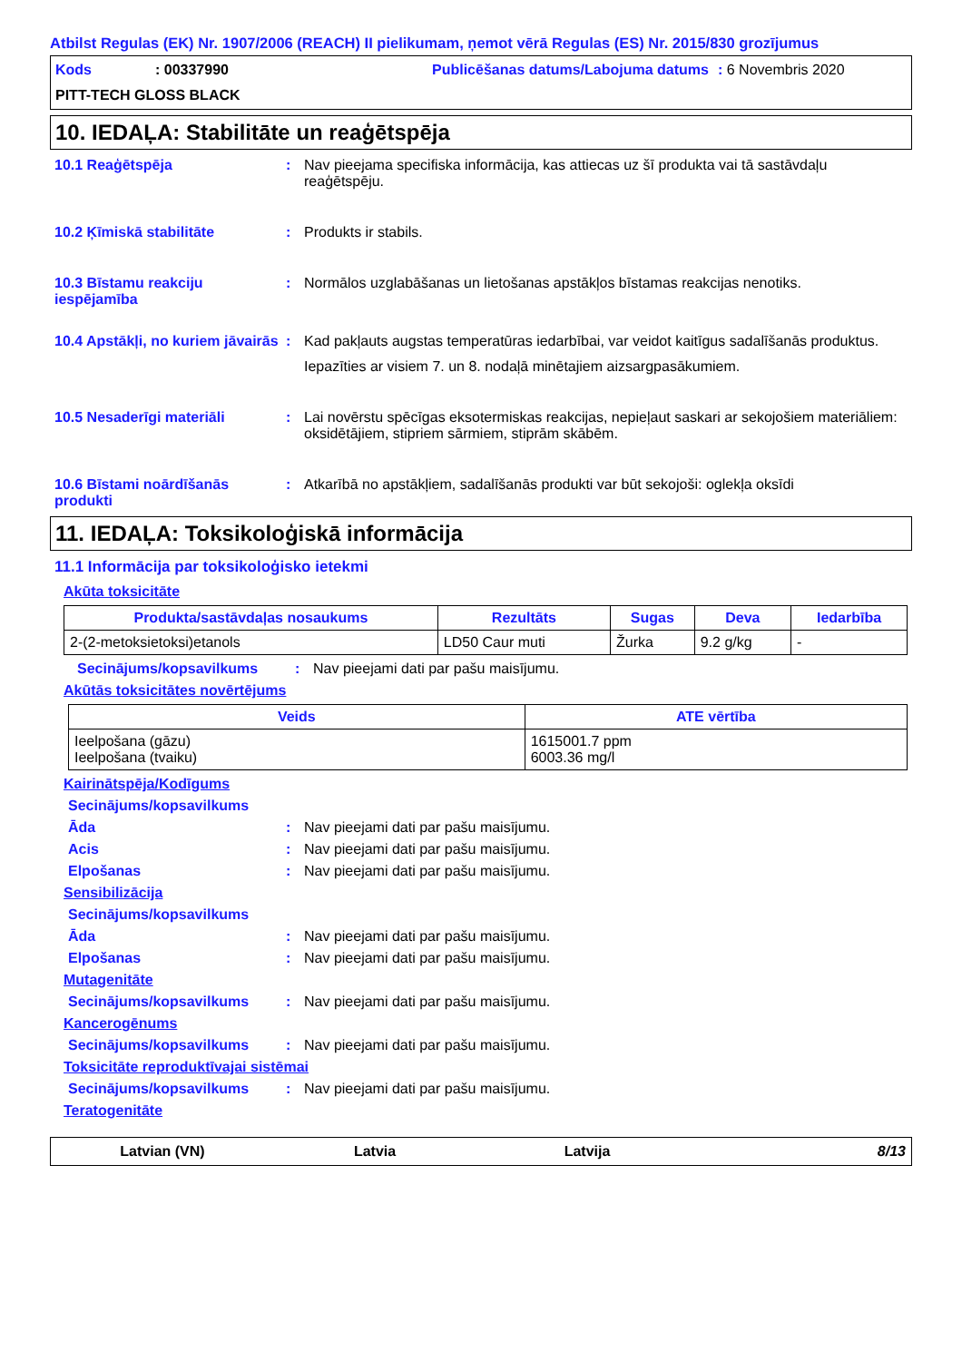Atbilst Regulas (EK) Nr. 1907/2006 (REACH) II pielikumam, ņemot vērā Regulas (ES) Nr. 2015/830 grozījumus
Kods: 00337990 Publicēšanas datums/Labojuma datums: 6 Novembris 2020 PITT-TECH GLOSS BLACK
10. IEDAĻA: Stabilitāte un reaģētspēja
10.1 Reaģētspēja:
Nav pieejama specifiska informācija, kas attiecas uz šī produkta vai tā sastāvdaļu reaģētspēju.
10.2 Ķīmiskā stabilitāte:
Produkts ir stabils.
10.3 Bīstamu reakciju iespējamība:
Normālos uzglabāšanas un lietošanas apstākļos bīstamas reakcijas nenotiks.
10.4 Apstākļi, no kuriem jāvairās:
Kad pakļauts augstas temperatūras iedarbībai, var veidot kaitīgus sadalīšanās produktus.
Iepazīties ar visiem 7. un 8. nodaļā minētajiem aizsargpasākumiem.
10.5 Nesaderīgi materiāli:
Lai novērstu spēcīgas eksotermiskas reakcijas, nepieļaut saskari ar sekojošiem materiāliem: oksidētājiem, stipriem sārmiem, stiprām skābēm.
10.6 Bīstami noārdīšanās produkti:
Atkarībā no apstākļiem, sadalīšanās produkti var būt sekojoši: oglekļa oksīdi
11. IEDAĻA: Toksikoloģiskā informācija
11.1 Informācija par toksikoloģisko ietekmi
Akūta toksicitāte
| Produkta/sastāvdaļas nosaukums | Rezultāts | Sugas | Deva | Iedarbība |
| --- | --- | --- | --- | --- |
| 2-(2-metoksietoksi)etanols | LD50 Caur muti | Žurka | 9.2 g/kg | - |
Secinājums/kopsavilkums: Nav pieejami dati par pašu maisījumu.
Akūtās toksicitātes novērtējums
| Veids | ATE vērtība |
| --- | --- |
| Ieelpošana (gāzu) Ieelpošana (tvaiku) | 1615001.7 ppm 6003.36 mg/l |
Kairinātspēja/Kodīgums
Secinājums/kopsavilkums
Āda: Nav pieejami dati par pašu maisījumu.
Acis: Nav pieejami dati par pašu maisījumu.
Elpošanas: Nav pieejami dati par pašu maisījumu.
Sensibilizācija
Secinājums/kopsavilkums
Āda: Nav pieejami dati par pašu maisījumu.
Elpošanas: Nav pieejami dati par pašu maisījumu.
Mutagenitāte
Secinājums/kopsavilkums: Nav pieejami dati par pašu maisījumu.
Kancerogēnums
Secinājums/kopsavilkums: Nav pieejami dati par pašu maisījumu.
Toksicitāte reproduktīvajai sistēmai
Secinājums/kopsavilkums: Nav pieejami dati par pašu maisījumu.
Teratogenitāte
Latvian (VN) Latvia Latvija 8/13